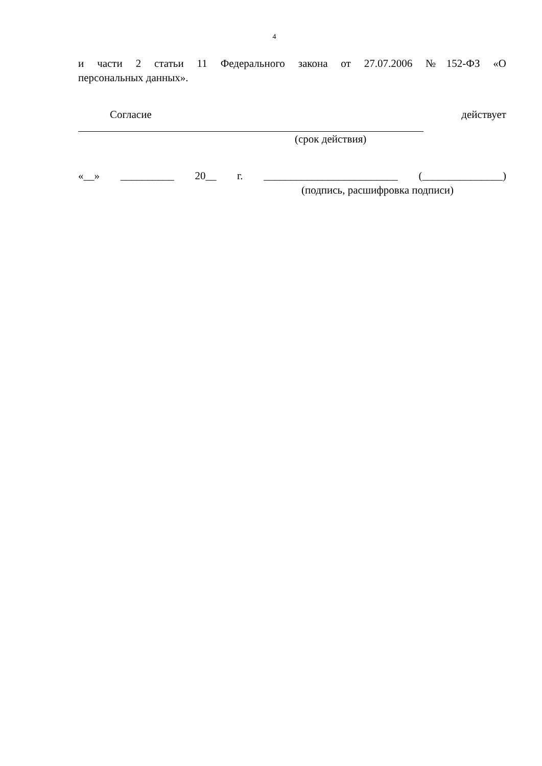4
и части 2 статьи 11 Федерального закона от 27.07.2006 №152-ФЗ «О
персональных данных».
Согласие действует
(срок действия)
«__» __________ 20__ г. _________________________ (_______________)
(подпись, расшифровка подписи)